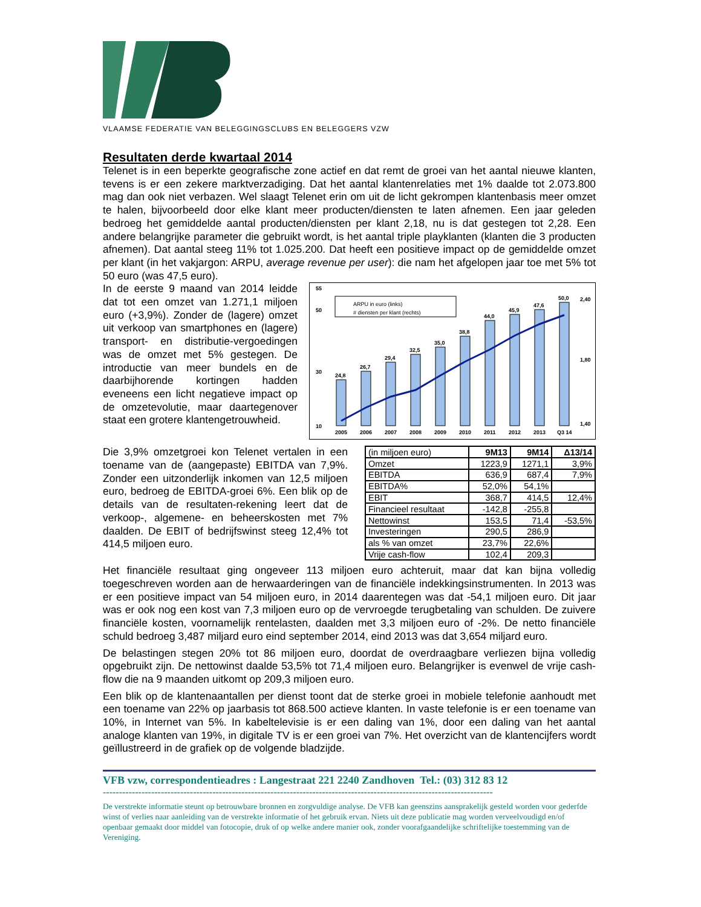VLAAMSE FEDERATIE VAN BELEGGINGSCLUBS EN BELEGGERS VZW
Resultaten derde kwartaal 2014
Telenet is in een beperkte geografische zone actief en dat remt de groei van het aantal nieuwe klanten, tevens is er een zekere marktverzadiging. Dat het aantal klantenrelaties met 1% daalde tot 2.073.800 mag dan ook niet verbazen. Wel slaagt Telenet erin om uit de licht gekrompen klantenbasis meer omzet te halen, bijvoorbeeld door elke klant meer producten/diensten te laten afnemen. Een jaar geleden bedroeg het gemiddelde aantal producten/diensten per klant 2,18, nu is dat gestegen tot 2,28. Een andere belangrijke parameter die gebruikt wordt, is het aantal triple playklanten (klanten die 3 producten afnemen). Dat aantal steeg 11% tot 1.025.200. Dat heeft een positieve impact op de gemiddelde omzet per klant (in het vakjargon: ARPU, average revenue per user): die nam het afgelopen jaar toe met 5% tot 50 euro (was 47,5 euro).
In de eerste 9 maand van 2014 leidde dat tot een omzet van 1.271,1 miljoen euro (+3,9%). Zonder de (lagere) omzet uit verkoop van smartphones en (lagere) transport- en distributie-vergoedingen was de omzet met 5% gestegen. De introductie van meer bundels en de daarbijhorende kortingen hadden eveneens een licht negatieve impact op de omzetevolutie, maar daartegenover staat een grotere klantengetrouwheid.
55
10
50
30
2,40
1,40
1,80
ARPU in euro (links)
# diensten per klant (rechts)
2005
2006
2007
2008
2009
2010
2011
2012
2013
Q3 14
24,8
26,7
29,4
32,5
35,0
38,8
44,0
45,9
47,6
50,0
Die 3,9% omzetgroei kon Telenet vertalen in een toename van de (aangepaste) EBITDA van 7,9%. Zonder een uitzonderlijk inkomen van 12,5 miljoen euro, bedroeg de EBITDA-groei 6%. Een blik op de details van de resultaten-rekening leert dat de verkoop-, algemene- en beheerskosten met 7% daalden. De EBIT of bedrijfswinst steeg 12,4% tot 414,5 miljoen euro.
| (in miljoen euro) | 9M13 | 9M14 | Δ13/14 |
| Omzet | 1223,9 | 1271,1 | 3,9% |
| EBITDA | 636,9 | 687,4 | 7,9% |
| EBITDA% | 52,0% | 54,1% | |
| EBIT | 368,7 | 414,5 | 12,4% |
| Financieel resultaat | -142,8 | -255,8 | |
| Nettowinst | 153,5 | 71,4 | -53,5% |
| Investeringen | 290,5 | 286,9 | |
| als % van omzet | 23,7% | 22,6% | |
| Vrije cash-flow | 102,4 | 209,3 | |
Het financiële resultaat ging ongeveer 113 miljoen euro achteruit, maar dat kan bijna volledig toegeschreven worden aan de herwaarderingen van de financiële indekkingsinstrumenten. In 2013 was er een positieve impact van 54 miljoen euro, in 2014 daarentegen was dat -54,1 miljoen euro. Dit jaar was er ook nog een kost van 7,3 miljoen euro op de vervroegde terugbetaling van schulden. De zuivere financiële kosten, voornamelijk rentelasten, daalden met 3,3 miljoen euro of -2%. De netto financiële schuld bedroeg 3,487 miljard euro eind september 2014, eind 2013 was dat 3,654 miljard euro.
De belastingen stegen 20% tot 86 miljoen euro, doordat de overdraagbare verliezen bijna volledig opgebruikt zijn. De nettowinst daalde 53,5% tot 71,4 miljoen euro. Belangrijker is evenwel de vrije cash-flow die na 9 maanden uitkomt op 209,3 miljoen euro.
Een blik op de klantenaantallen per dienst toont dat de sterke groei in mobiele telefonie aanhoudt met een toename van 22% op jaarbasis tot 868.500 actieve klanten. In vaste telefonie is er een toename van 10%, in Internet van 5%. In kabeltelevisie is er een daling van 1%, door een daling van het aantal analoge klanten van 19%, in digitale TV is er een groei van 7%. Het overzicht van de klantencijfers wordt geïllustreerd in de grafiek op de volgende bladzijde.
VFB vzw, correspondentieadres : Langestraat 221 2240 Zandhoven Tel.: (03) 312 83 12
-------------------------------------------------------------------------------------------------------------------------
De verstrekte informatie steunt op betrouwbare bronnen en zorgvuldige analyse. De VFB kan geenszins aansprakelijk gesteld worden voor gederfde winst of verlies naar aanleiding van de verstrekte informatie of het gebruik ervan. Niets uit deze publicatie mag worden verveelvoudigd en/of openbaar gemaakt door middel van fotocopie, druk of op welke andere manier ook, zonder voorafgaandelijke schriftelijke toestemming van de Vereniging.